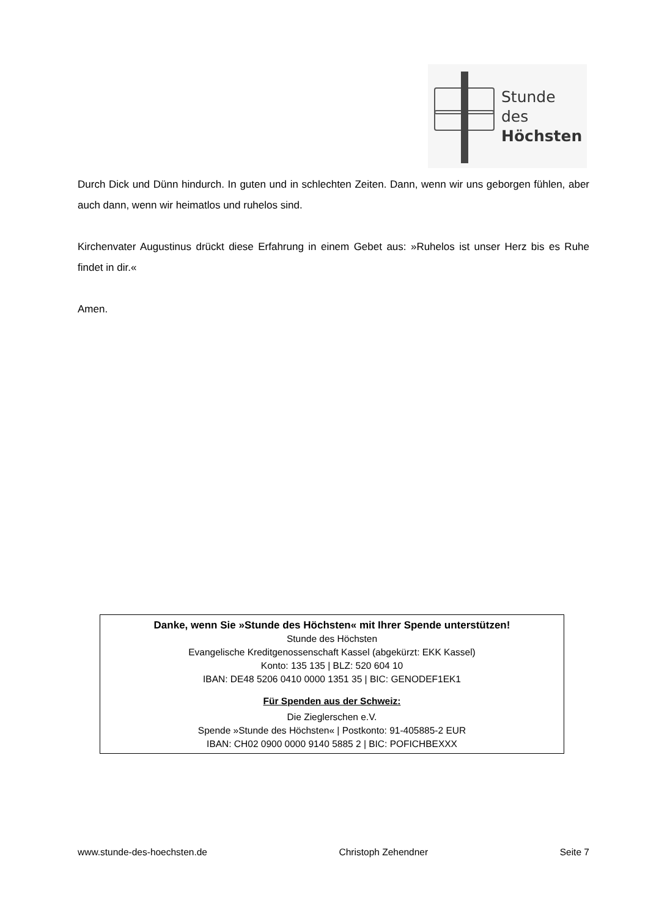Stunde des
Höchsten
Durch Dick und Dünn hindurch. In guten und in schlechten Zeiten. Dann, wenn wir uns gebor­gen fühlen, aber auch dann, wenn wir heimatlos und ruhelos sind.
Kirchenvater Augustinus drückt diese Erfahrung in einem Gebet aus: »Ruhelos ist unser Herz bis es Ruhe findet in dir.«
Amen.
Danke, wenn Sie »Stunde des Höchsten« mit Ihrer Spende unterstützen!
Stunde des Höchsten
Evangelische Kreditgenossenschaft Kassel (abgekürzt: EKK Kassel)
Konto: 135 135 | BLZ: 520 604 10
IBAN: DE48 5206 0410 0000 1351 35 | BIC: GENODEF1EK1
Für Spenden aus der Schweiz:
Die Zieglerschen e.V.
Spende »Stunde des Höchsten« | Postkonto: 91-405885-2 EUR
IBAN: CH02 0900 0000 9140 5885 2 | BIC: POFICHBEXXX
www.stunde-des-hoechsten.de Christoph Zehendner Seite 7